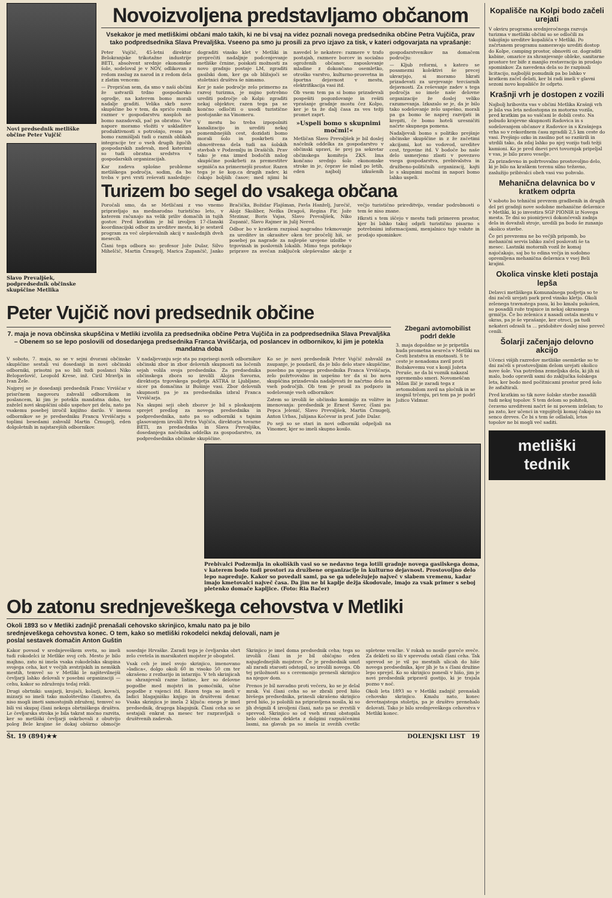Novi predsednik metliške občine Peter Vujčič
Slavo Prevalj​šek, podpredsednik občinske skupščine Metlika
Novoizvoljena predstavljamo občanom
Vsekakor je med metliškimi občani malo takih, ki ne bi vsaj na videz poznali novega predsednika občine Petra Vujčiča, prav tako podpredsednika Slava Prevaljška. Vseeno pa smo ju prosili za prvo izjavo za tisk, v kateri odgovarjata na vprašanje:
Peter Vujčič, 45-letni direktor Belokranjske trikotažne industrije BETI, absolvent srednje ekonomske šole, sodeloval je v NOV, odlikovan z redom zaslug za narod in z redom dela z zlatim vencem:
— Prepričan sem, da smo v naši občini že ustvarili trdno gospodarsko ogrodje, na katerem bomo morali nadalje graditi. Velika skrb nove skupščine bo v tem, da spričo resnih razmer v gospodarstvu nasploh ne bomo nazadovali, pač pa obratno. Vse napore moramo vložiti v uskladitev produktivnosti s potrošnjo, resno pa bomo razmišljali tudi o raznih oblikah integracije ter o vseh drugih žgočih gospodarskih zadevah, med katerimi so tudi obratna sredstva v gospodarskih organizacijah.
Kar zadeva splošne probleme metliškega področja, sodim, da bo treba v prvi vrsti reševati naslednje: dograditi vinsko klet v Metliki in preprečiti nadaljnje podcenjevanje metliške črnine, poiskati možnosti za novo gradnjo postaje LM, zgraditi gasilski dom, ker ga ob bližajoči se stoletnici društva še nimamo.
Ker je naše področje zelo primerno za razvoj turizma, je nujno potrebno urediti področje ob Kolpi: zgraditi nekaj objektov, razen tega pa se končno odločiti o usodi turistične postojanke na Vinomeru.
V mestu bo treba izpopolniti kanalizacijo in urediti nekaj pomembnejših cest, dozidati bomo morali šolo in poskrbeti za obnovitvena dela tudi na šolskih stavbah v Podzemlju in Drašičih. Prav tako je ena izmed bodočih nalog skupščine poskrbeti za premestitev sejmišča na primernejši prostor. Razen tega je še kop.ca drugih zadev, ki čakajo boljših časov; med njimi bi navedel le nekatere: razmere v trafo postajah, razmere borcev in socialno ogroženih občanov, zaposlovanje mladine z dokončano osemletko, otroško varstvo, kulturno-prosvetna in športna dejavnost v mestu, elektrifikacija vasi itd.
Ob vsem tem pa si bomo prizadevali pospešiti pogozdovanje in rešiti vprašanje gradnje mostu čez Kolpo, ker je ta že dalj časa za ves težji promet zaprt.
»Uspeli bomo s skupnimi močmi!«
Metličan Slavo Prevaljšek je bil doslej načelnik oddelka za gospodarstvo v občinski upravi, še prej pa sekretar občinskega komiteja ZKS. Ima končano srednjo šolo ekonomske stroke in je, čeprav še mlad po letih, eden najbolj izkušenih gospodarstvenikov na domačem področju:
— Kljub reformi, s katero se posamezni kolektivi še precej ukvarjajo, si moramo hkrati prizadevati za urejevanje terciarnih dejavnosti. Za reševanje zadev s tega področja so imele naše delovne organizacije že doslej veliko razumevanja. Izkazalo se je, da je bilo tako sodelovanje zelo uspešno, morali pa ga bomo še naprej razvijati in krepiti, če bomo hoteli uresničiti načrte skupnega pomena.
Nadaljevali bomo s politiko prejšnje občinske skupščine in z že začetimi akcijami, kot so vodovod, ureditev cest, trgovine itd. V bodoče bo naše delo usmerjeno zlasti v povezavo vsega gospodarstva, prebivalstva in družbeno-političnih organizacij, kajti le s skupnimi močmi in napori bomo lahko uspeli.
Turizem bo segel do vsakega občana
Poročali smo, da se Metličani z vso vnemo pripravljajo na mednarodno turistično leto, v katerem računajo na velik priliv domačih in tujih gostov. Pred kratkim je bil izvoljen 17-članski koordinacijski odbor za ureditev mesta, ki je sestavil program za več olepševalnih akcij v naslednjih dveh mesecih.
Člani tega odbora so: profesor Jože Dular, Silvo Mihelčič, Martin Črnugelj, Marica Zupančič, Janko Bračička, Božidar Flajšman, Pavla Hanželj, Jurečič, Alojz Skoliber, Nežka Dragoš, Regina Fir, Jože Stezinar, Boris Vajas, Slavo Prevaljšek, Niko Zupanič, Slavo Rajmer in Julij Nered.
Odbor bo v kratkem razpisal nagradno tekmovanje za ureditev in okrasitev oken ter pročelij hiš, se posebej pa nagrade za najlepše urejene izložbe v trgovinah in poslovnih lokalih. Mimo tega potekajo priprave za svečan zaključek olepševalne akcije z večjo turistično prireditvijo, vendar podrobnosti o tem še niso znane.
Hkrati s tem iščejo v mestu tudi primeren prostor, kjer bi lahko takoj odprli turistično pisarno s potrebnimi informacijami, menjalnico tuje valute in prodajo spominkov.
Peter Vujčič novi predsednik občine
7. maja je nova občinska skupščina v Metliki izvolila za predsednika občine Petra Vujčiča in za podpredsednika Slava Prevaljška – Obenem so se lepo poslovili od dosedanjega predsednika Franca Vrviščarja, od poslancev in odbornikov, ki jim je potekla mandatna doba
V soboto, 7. maja, so se v sejni dvorani občinske skupščine sestali vsi dosedanji in novi občinski odborniki, prisotni pa so bili tudi poslanci Niko Belopavlovič, Leopold Krese, inž. Ciril Mravlja in Ivan Žele.
Najprej se je dosedanji predsednik Franc Vrviščar v prisrčnem nagovoru zahvalil odbornikom in poslancem, ki jim je potekla mandatna doba, ter zaželel novi skupščini obilo uspehov pri delu, nato pa vsakemu posebej izročil knjižno darilo. V imenu odbornikov se je predsedniku Francu Vrviščarju s toplimi besedami zahvalil Martin Črnugelj, eden dolgoletnih in najstarejših odbornikov.
V nadaljevanju seje sta po zaprisegi novih odbornikov občinski zbor in zbor delovnih skupnosti na ločenih sejah volila svoja predsednika. Za predsednika občinskega zbora so izvolili Alojza Savorna, direktorja trgovskega podjetja ASTRA iz Ljubljane, sicer pa domačina iz Bušinje vasi. Zbor delovnih skupnosti pa je za predsednika izbral Franca Vrviščarja.
Na skupni seji obeh zborov je bil s ploskanjem sprejet predlog za novega predsednika in podpredsednika, nato pa so odborniki s tajnim glasovanjem izvolili Petra Vujčiča, direktorja tovarne BETI, za predsednika in Slava Prevaljška, dosedanjega načelnika oddelka za gospodarstvo, za podpredsednika občinske skupščine.
Ko se je novi predsednik Peter Vujčič zahvalil za zaupanje, je poudaril, da je bilo delo stare skupščine, posebno pa njenega predsednika Franca Vrviščarja, zelo požrtvovalno in uspešno ter da si bo nova skupščina prizadevala nadaljevati že načrtno delo na vseh področjih. Ob tem je prosil za podporo in sodelovanje vseh odbornikov.
Zatem so izvolili še občinsko komisijo za volitve in imenovanja: predsednik je Ernest Saver, člani pa: Pepca Jelenič, Slavo Prevaljšek, Martin Črnugelj, Anton Urbas, Julijana Kočevar in prof. Jože Dular.
Po seji so se stari in novi odborniki odpeljali na Vinomer, kjer so imeli skupno kosilo.
Zbegani avtomobilist podrl dekle
3. maja dopoldne se je pripetila huda prometna nesreča v Metliki na Cesti bratstva in enotnosti. S te ceste je nenadoma zavil proti Božakovemu voz s konji Jožeta Peruše, ne da bi voznik nakazal spremembo smeri. Novomeščan Milan Ilič je zaradi tega z avtomobilom zavil na pločnik in se izognil trčenju, pri tem pa je podrl Joži​co Vidmar.
Prebivalci Podzemlja in okoliških vasi so se nedavno tega lotili gradnje novega gasilskega doma, v katerem bodo tudi prostori za družbene organizacije in kulturno dejavnost. Prostovoljno delo lepo napreduje. Kakor so povedali sami, pa se ga udeležujejo največ v slabem vremenu, kadar imajo kmetovalci največ časa. Da jim ne bi kaplje dežja škodovale, imajo za vsak primer s seboj pletenko domače kapljice. (Foto: Ria Bačer)
Ob zatonu srednjeveškega cehovstva v Metliki
Okoli 1893 so v Metliki zadnjič prenašali cehovsko skrinjico, kmalu nato pa je bilo srednjeveškega cehovstva konec. O tem, kako so metliški rokodelci nekdaj delovali, nam je poslal sestavek domačin Anton Guštin
Kakor povsod v srednjeveškem svetu, so imeli tudi rokodelci iz Metlike svoj ceh. Mesto je bilo majhno, zato ni imela vsaka rokodelska skupina svojega ceha, kot v večjih avstrijskih in nemških mestih, temveč so v Metliki le najštevilnejši čevljarji lahko delovali v posebni organizaciji — cehu, kakor so združenju tedaj rekli.
Drugi obrtniki: usnjarji, krojači, kolarji, kovači, mizarji so imeli tako maloštevilno članstvo, da niso mogli imeti samostojnih združenj, temveč so bili vsi skupaj člani nekega obrtniškega društva. Le čevljarska stroka je bila takrat močno razvita, ker so metliški čevljarji oskrbovali z obutvijo poleg Bele krajine še dokaj obširno območje sosednje Hrvaške. Zaradi tega je čevljarska obrt zelo cvetela in marsikateri mojster je obogatel.
Vsak ceh je imel svojo skrinjico, imenovano »ladica«, dolgo okoli 60 in visoko 50 cm ter okrašeno z rezbarijo in intarzijo. V teh skrinjicah so shranjevali razne listine, ker so delovne pogodbe med mojstri in pomočniki, učne pogodbe z vajenci itd. Razen tega so imeli v ladici blagajniško knjigo in društveni denar. Vsaka skrinjica je imela 2 ključa: enega je imel predsednik, drugega blagajnik. Člani ceha so se sestajali enkrat na mesec ter razpravljali o društvenih zadevah.
Skrinjico je imel doma predsednik ceha; tega so izvolili člani in je bil običajno eden najuglednejših mojstrov. Če je predsednik umrl ali zaradi starosti odstopil, so izvolili novega. Ob tej priložnosti so s ceremonijo prenesli skrinjico na njegov dom.
Prenos je bil navadno proti večeru, ko se je delal mrak. Vsi člani ceha so se zbrali pred hišo bivšega predsednika, prinesli okrašeno skrinjico pred hišo, jo položili na pripravljena nosila, ki so jih dvignili 4 izvoljeni člani, nato pa se zvrstili v sprevod. Skrinjico so od vseh strani obstopila belo oblečena dekleta z dolgimi razpuščenimi lasmi, na glavah pa so imela iz svežih cvetlic spletene venčke. V rokah so nosile goreče sveče. Za dekleti so šli v sprevodu ostali člani ceha. Tak sprevod se je vil po mestnih ulicah do hiše novega predsednika, kjer jih je ta s člani družine lepo sprejel. Ko so skrinjico ponesli v hišo, jim je novi predsednik pripravil gostijo, ki je trajala pozno v noč.
Okoli leta 1893 so v Metliki zadnjič prenašali cehovsko skrinjico. Kmalu nato, konec devetnajstega stoletja, pa je društvo prenehalo delovati. Tako je bilo srednjeveškega cehovstva v Metliki konec.
Št. 19 (894)★★ DOLENJSKI LIST 19
Kopališče na Kolpi bodo začeli urejati
V okviru programa srednjeročnega razvoja turizma v metliški občini so se odločili za takojšnjo ureditev kopališča v Metliki. Po začrtanem programu nameravajo urediti dostop do Kolpe, camping prostor, obnoviti oz. dograditi kabine, omarice za shranjevanje obleke, sanitarne prostore ter bife z manjšo restavracijo in prodajo spominkov. Za navedena dela so že razpisali licitacijo, najboljši ponudnik pa bo lahko v kratkem začel delati, ker bi radi imeli v glavni sezoni novo kopališče že odprto.
Krašnji vrh je dostopen z vozili
Najbolj hribovita vas v občini Metlika Krašnji vrh je bila vsa leta nedostopna za motorna vozila, pred kratkim pa so vaščani le dobili cesto. Na pobudo krajevne skupnosti Radovica in s sodelovanjem občanov z Radovice in s Krašnjega vrha so v rekordnem času zgradili 2,5 km ceste do vasi. Prejšnjo ozko in zasilno pot so razširili in utrdili tako, da zdaj lahko po njej vozijo tudi težji kamioni. Ko je pred dnevi prvi tovornjak pripeljal v vas, je bilo pravo veselje.
Za prizadevno in požrtvovalno prostovoljno delo, ki je bilo na kraškem terenu silno težavno, zaslužijo pribivalci obeh vasi vso pohvalo.
Mehanična delavnica bo v kratkem odprta
V soboto bo tehnični prevzem gradbenih in drugih del pri gradnji nove sodobne mehanične delavnice v Metliki, ki jo investira SGP PIONIR iz Novega mesta. Te dni so pionirjevci dokončevali zadnja dela in dovažali stroje, uredili pa bodo še zunanjo okolico stavbe.
Če pri prevzemu ne bo večjih pripomb, bo mehanični servis lahko začel poslovati še ta mesec. Lastniki motornih vozil že komaj najočakajo, saj bo to edina večja in sodobno opremljena mehanična delavnica v vsej Beli krajini.
Okolica vinske kleti postaja lepša
Delavci metliškega Komunalnega podjetja so te dni začeli urejati park pred vinsko kletjo. Okoli zelenega travnatega pasu, ki bo kmalu pokošen, so posadili rože trajnice in nekaj okrasnega grmičja. Če bo zelenica z nasadi ostala mestu v okras, pa je še vprašanje, ker otroci, pa tudi nekateri odrasli ta ... pridobitev doslej niso preveč cenili.
Šolarji začenjajo delovno akcijo
Učenci višjih razredov metliške osemletke so te dni začeli s prostovoljnim delom urejati okolico nove šole. Vsa potrebna zemeljska dela, ki jih ni malo, bodo opravili sami do zaključka šolskega leta, ker bodo med počitnicami prostor pred šolo že asfaltirali.
Pred kratkim so tik nove šolske stavbe zasadili tudi nekaj topolov. S tem delom so pohiteli, čeravno ureditveni načrt še ni povsem izdelan; to pa zato, ker učenci in vzgojitelji komaj čakajo na senco dreves. Če bi s tem še odlašali, letos topolov ne bi mogli več saditi.
metliški tednik